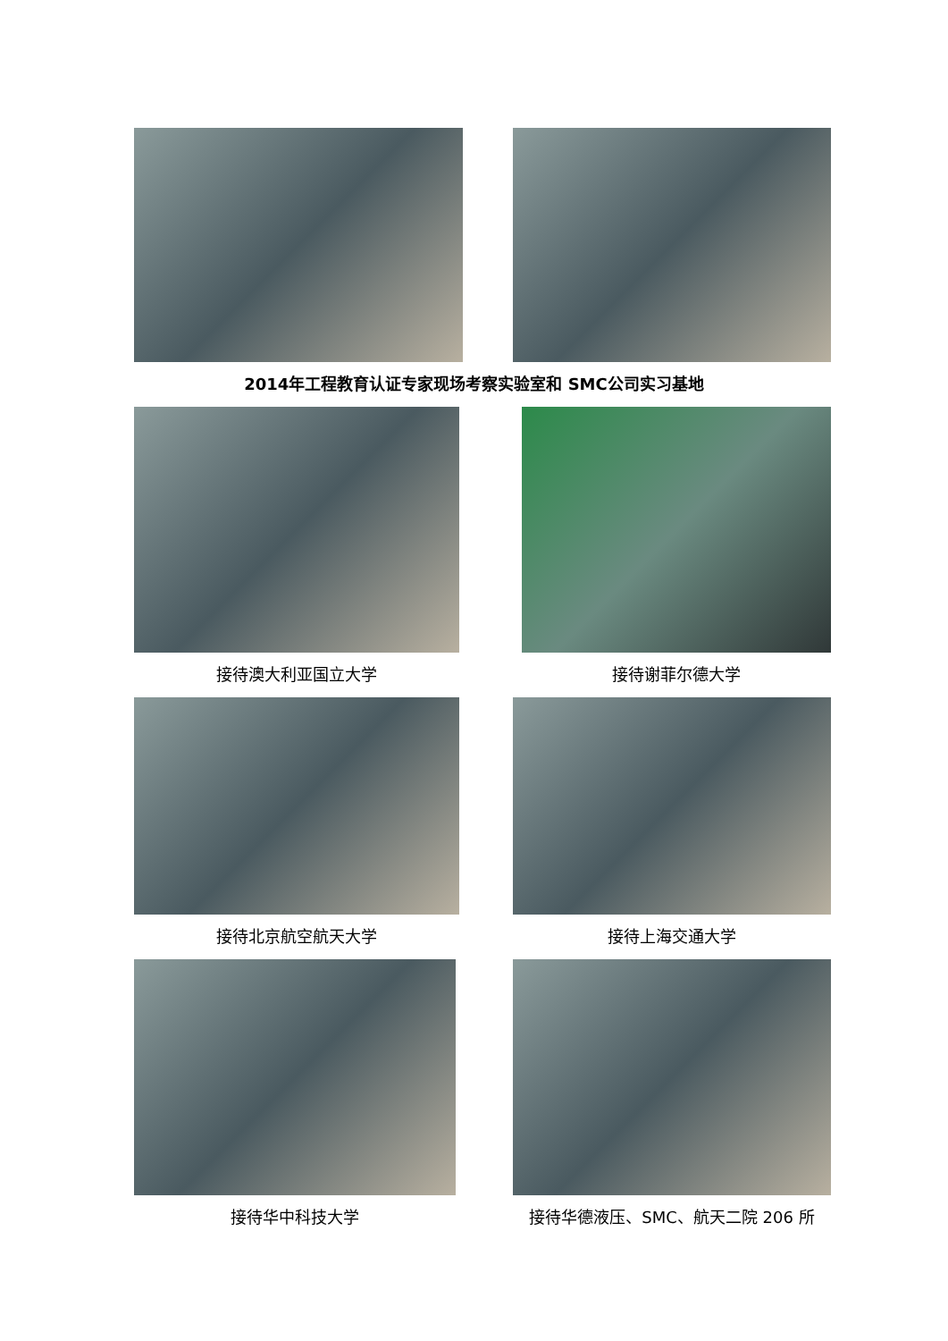2014年工程教育认证专家现场考察实验室和 SMC公司实习基地
接待澳大利亚国立大学 接待谢菲尔德大学
接待北京航空航天大学 接待上海交通大学
接待华中科技大学 接待华德液压、SMC、航天二院 206 所